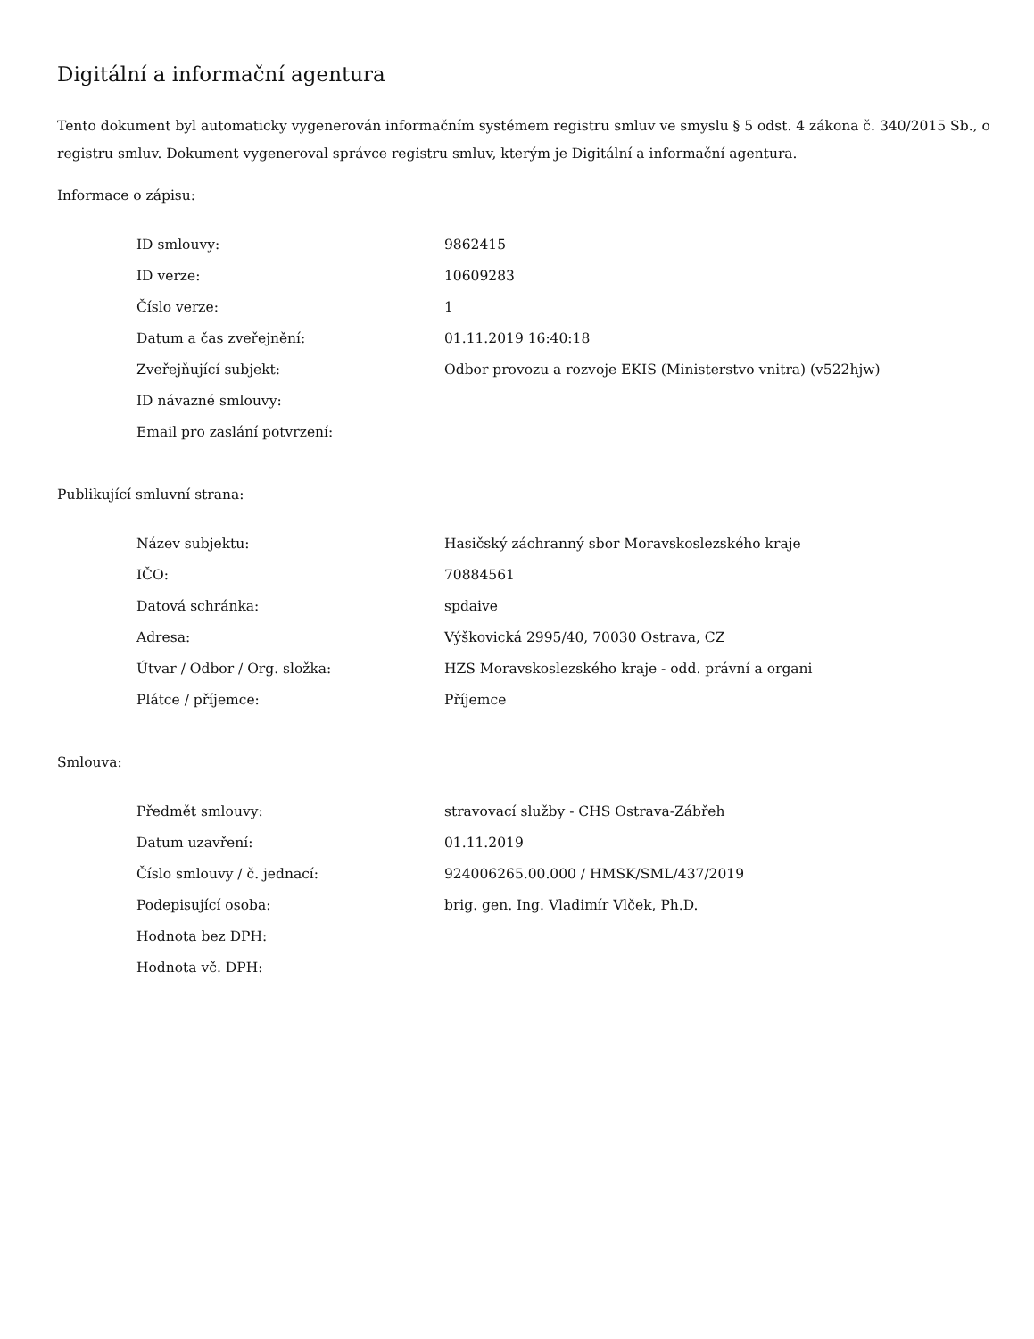Digitální a informační agentura
Tento dokument byl automaticky vygenerován informačním systémem registru smluv ve smyslu § 5 odst. 4 zákona č. 340/2015 Sb., o registru smluv. Dokument vygeneroval správce registru smluv, kterým je Digitální a informační agentura.
Informace o zápisu:
| ID smlouvy: | 9862415 |
| ID verze: | 10609283 |
| Číslo verze: | 1 |
| Datum a čas zveřejnění: | 01.11.2019 16:40:18 |
| Zveřejňující subjekt: | Odbor provozu a rozvoje EKIS (Ministerstvo vnitra) (v522hjw) |
| ID návazné smlouvy: | |
| Email pro zaslání potvrzení: | |
Publikující smluvní strana:
| Název subjektu: | Hasičský záchranný sbor Moravskoslezského kraje |
| IČO: | 70884561 |
| Datová schránka: | spdaive |
| Adresa: | Výškovická 2995/40, 70030 Ostrava, CZ |
| Útvar / Odbor / Org. složka: | HZS Moravskoslezského kraje - odd. právní a organi |
| Plátce / příjemce: | Příjemce |
Smlouva:
| Předmět smlouvy: | stravovací služby - CHS Ostrava-Zábřeh |
| Datum uzavření: | 01.11.2019 |
| Číslo smlouvy / č. jednací: | 924006265.00.000 / HMSK/SML/437/2019 |
| Podepisující osoba: | brig. gen. Ing. Vladimír Vlček, Ph.D. |
| Hodnota bez DPH: | |
| Hodnota vč. DPH: | |